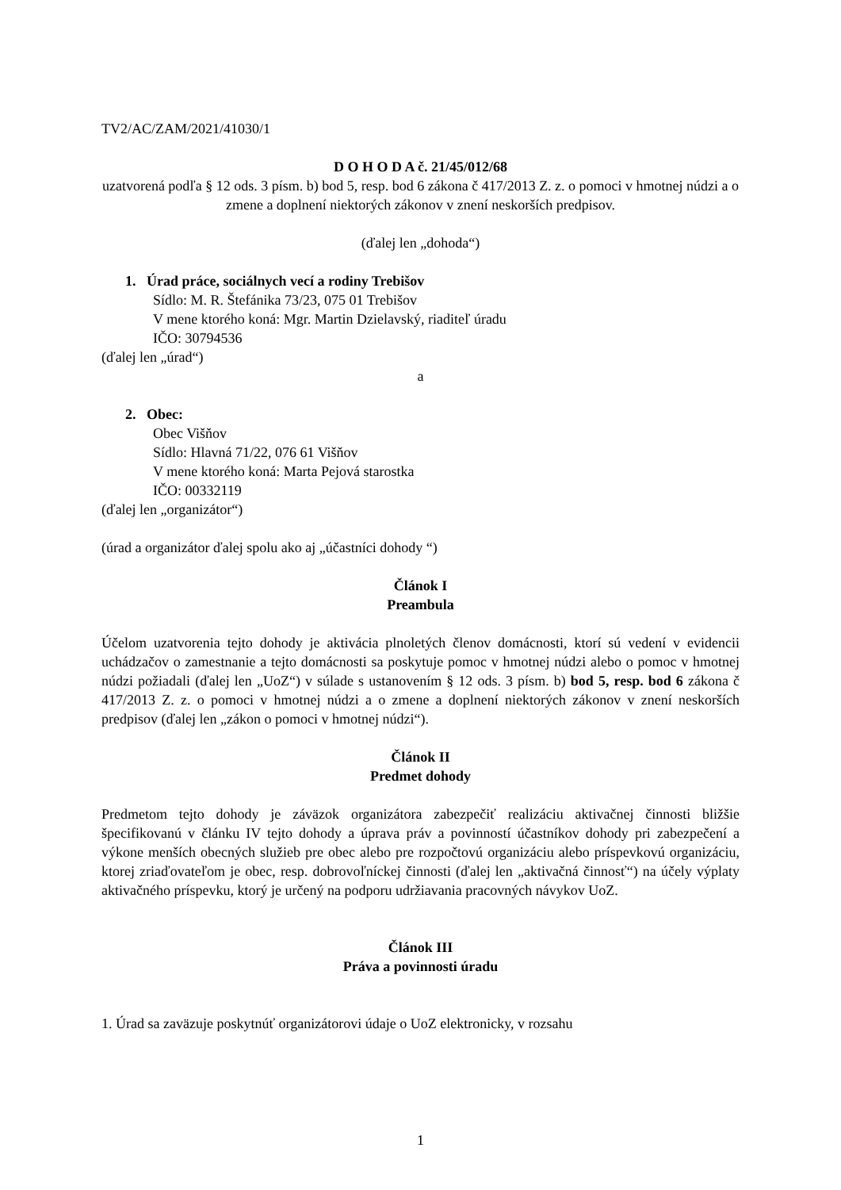TV2/AC/ZAM/2021/41030/1
D O H O D A č. 21/45/012/68
uzatvorená podľa § 12 ods. 3 písm. b) bod 5, resp. bod 6 zákona č 417/2013 Z. z. o pomoci v hmotnej núdzi a o zmene a doplnení niektorých zákonov v znení neskorších predpisov.
(ďalej len „dohoda“)
1. Úrad práce, sociálnych vecí a rodiny Trebišov
Sídlo: M. R. Štefánika 73/23, 075 01 Trebišov
V mene ktorého koná: Mgr. Martin Dzielavský, riaditeľ úradu
IČO: 30794536
(ďalej len „úrad“)
a
2. Obec:
Obec Višňov
Sídlo: Hlavná 71/22, 076 61 Višňov
V mene ktorého koná: Marta Pejová starostka
IČO: 00332119
(ďalej len „organizátor“)
(úrad a organizátor ďalej spolu ako aj „účastníci dohody “)
Článok I
Preambula
Účelom uzatvorenia tejto dohody je aktivácia plnoletých členov domácnosti, ktorí sú vedení v evidencii uchádzačov o zamestnanie a tejto domácnosti sa poskytuje pomoc v hmotnej núdzi alebo o pomoc v hmotnej núdzi požiadali (ďalej len „UoZ“) v súlade s ustanovením § 12 ods. 3 písm. b) bod 5, resp. bod 6 zákona č 417/2013 Z. z. o pomoci v hmotnej núdzi a o zmene a doplnení niektorých zákonov v znení neskorších predpisov (ďalej len „zákon o pomoci v hmotnej núdzi“).
Článok II
Predmet dohody
Predmetom tejto dohody je záväzok organizátora zabezpečiť realizáciu aktivačnej činnosti bližšie špecifikovanú v článku IV tejto dohody a úprava práv a povinností účastníkov dohody pri zabezpečení a výkone menších obecných služieb pre obec alebo pre rozpočtovú organizáciu alebo príspevkovú organizáciu, ktorej zriaďovateľom je obec, resp. dobrovoľníckej činnosti (ďalej len „aktivačná činnosť“) na účely výplaty aktivačného príspevku, ktorý je určený na podporu udržiavania pracovných návykov UoZ.
Článok III
Práva a povinnosti úradu
1. Úrad sa zaväzuje poskytnúť organizátorovi údaje o UoZ elektronicky, v rozsahu
1